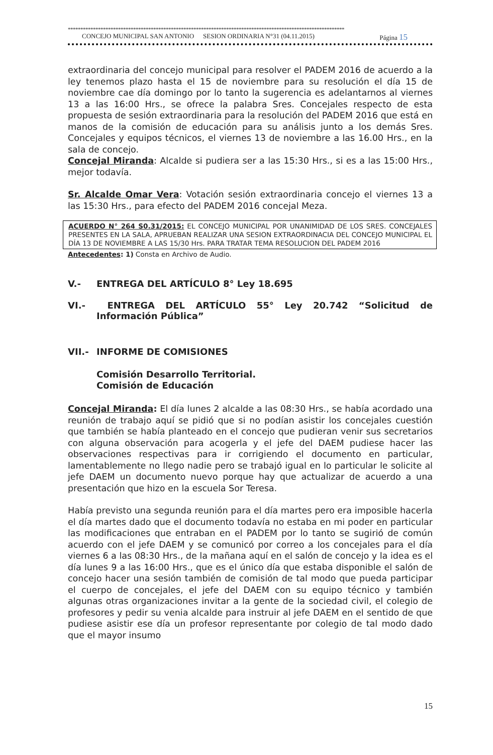**************************************************************************************************************
CONCEJO MUNICIPAL SAN ANTONIO SESION ORDINARIA N°31 (04.11.2015) Página 15
extraordinaria del concejo municipal para resolver el PADEM 2016 de acuerdo a la ley tenemos plazo hasta el 15 de noviembre para su resolución el día 15 de noviembre cae día domingo por lo tanto la sugerencia es adelantarnos al viernes 13 a las 16:00 Hrs., se ofrece la palabra Sres. Concejales respecto de esta propuesta de sesión extraordinaria para la resolución del PADEM 2016 que está en manos de la comisión de educación para su análisis junto a los demás Sres. Concejales y equipos técnicos, el viernes 13 de noviembre a las 16.00 Hrs., en la sala de concejo.
Concejal Miranda: Alcalde si pudiera ser a las 15:30 Hrs., si es a las 15:00 Hrs., mejor todavía.
Sr. Alcalde Omar Vera: Votación sesión extraordinaria concejo el viernes 13 a las 15:30 Hrs., para efecto del PADEM 2016 concejal Meza.
ACUERDO N° 264 S0.31/2015: EL CONCEJO MUNICIPAL POR UNANIMIDAD DE LOS SRES. CONCEJALES PRESENTES EN LA SALA, APRUEBAN REALIZAR UNA SESION EXTRAORDINACIA DEL CONCEJO MUNICIPAL EL DÍA 13 DE NOVIEMBRE A LAS 15/30 Hrs. PARA TRATAR TEMA RESOLUCION DEL PADEM 2016
Antecedentes: 1) Consta en Archivo de Audio.
V.- ENTREGA DEL ARTÍCULO 8° Ley 18.695
VI.- ENTREGA DEL ARTÍCULO 55° Ley 20.742 “Solicitud de Información Pública”
VII.- INFORME DE COMISIONES
Comisión Desarrollo Territorial.
Comisión de Educación
Concejal Miranda: El día lunes 2 alcalde a las 08:30 Hrs., se había acordado una reunión de trabajo aquí se pidió que si no podían asistir los concejales cuestión que también se había planteado en el concejo que pudieran venir sus secretarios con alguna observación para acogerla y el jefe del DAEM pudiese hacer las observaciones respectivas para ir corrigiendo el documento en particular, lamentablemente no llego nadie pero se trabajó igual en lo particular le solicite al jefe DAEM un documento nuevo porque hay que actualizar de acuerdo a una presentación que hizo en la escuela Sor Teresa.
Había previsto una segunda reunión para el día martes pero era imposible hacerla el día martes dado que el documento todavía no estaba en mi poder en particular las modificaciones que entraban en el PADEM por lo tanto se sugirió de común acuerdo con el jefe DAEM y se comunicó por correo a los concejales para el día viernes 6 a las 08:30 Hrs., de la mañana aquí en el salón de concejo y la idea es el día lunes 9 a las 16:00 Hrs., que es el único día que estaba disponible el salón de concejo hacer una sesión también de comisión de tal modo que pueda participar el cuerpo de concejales, el jefe del DAEM con su equipo técnico y también algunas otras organizaciones invitar a la gente de la sociedad civil, el colegio de profesores y pedir su venia alcalde para instruir al jefe DAEM en el sentido de que pudiese asistir ese día un profesor representante por colegio de tal modo dado que el mayor insumo
15